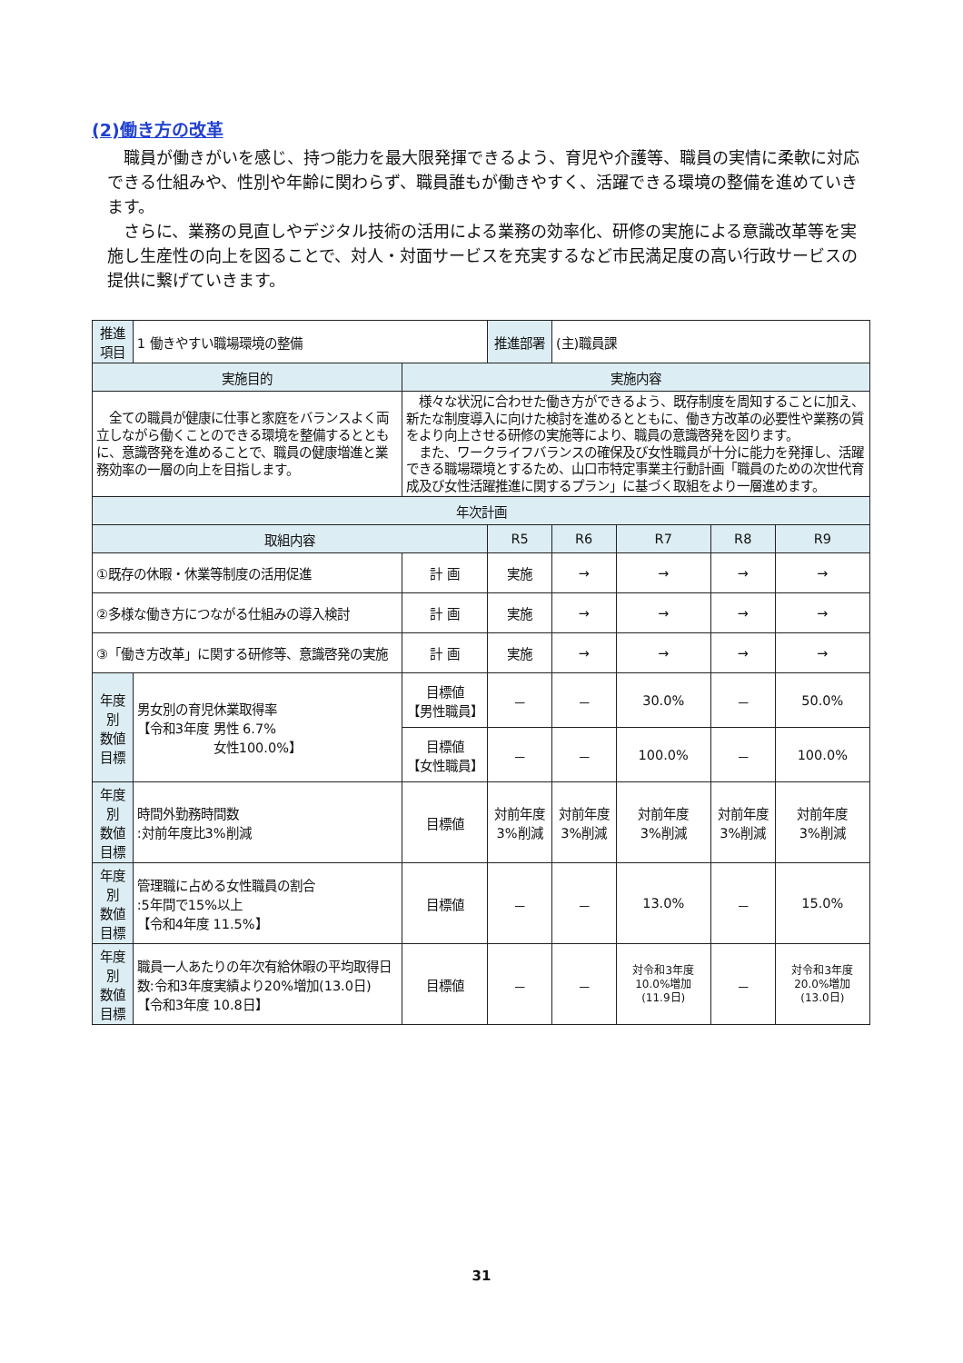(2)働き方の改革
職員が働きがいを感じ、持つ能力を最大限発揮できるよう、育児や介護等、職員の実情に柔軟に対応できる仕組みや、性別や年齢に関わらず、職員誰もが働きやすく、活躍できる環境の整備を進めていきます。
さらに、業務の見直しやデジタル技術の活用による業務の効率化、研修の実施による意識改革等を実施し生産性の向上を図ることで、対人・対面サービスを充実するなど市民満足度の高い行政サービスの提供に繋げていきます。
| 推進項目 | 1 働きやすい職場環境の整備 | | 推進部署 | (主)職員課 | | | |
| 実施目的 | | 実施内容 | | | | | |
| 全ての職員が健康に仕事と家庭をバランスよく両立しながら働くことのできる環境を整備するとともに、意識啓発を進めることで、職員の健康増進と業務効率の一層の向上を目指します。 | | 様々な状況に合わせた働き方ができるよう、既存制度を周知することに加え、新たな制度導入に向けた検討を進めるとともに、働き方改革の必要性や業務の質をより向上させる研修の実施等により、職員の意識啓発を図ります。 また、ワークライフバランスの確保及び女性職員が十分に能力を発揮し、活躍できる職場環境とするため、山口市特定事業主行動計画「職員のための次世代育成及び女性活躍推進に関するプラン」に基づく取組をより一層進めます。 | | | | | |
| 年次計画 | | | | | | | |
| 取組内容 | | | R5 | R6 | R7 | R8 | R9 |
| ①既存の休暇・休業等制度の活用促進 | | 計 画 | 実施 | → | → | → | → |
| ②多様な働き方につながる仕組みの導入検討 | | 計 画 | 実施 | → | → | → | → |
| ③「働き方改革」に関する研修等、意識啓発の実施 | | 計 画 | 実施 | → | → | → | → |
| 年度別 数値目標 | 男女別の育児休業取得率 【令和3年度 男性 6.7% 女性100.0%】 | 目標値 【男性職員】 | － | － | 30.0% | － | 50.0% |
| | | 目標値 【女性職員】 | － | － | 100.0% | － | 100.0% |
| 年度別 数値目標 | 時間外勤務時間数 :対前年度比3%削減 | 目標値 | 対前年度 3%削減 | 対前年度 3%削減 | 対前年度 3%削減 | 対前年度 3%削減 | 対前年度 3%削減 |
| 年度別 数値目標 | 管理職に占める女性職員の割合 :5年間で15%以上 【令和4年度 11.5%】 | 目標値 | － | － | 13.0% | － | 15.0% |
| 年度別 数値目標 | 職員一人あたりの年次有給休暇の平均取得日数:令和3年度実績より20%増加(13.0日) 【令和3年度 10.8日】 | 目標値 | － | － | 対令和3年度 10.0%増加 (11.9日) | － | 対令和3年度 20.0%増加 (13.0日) |
31